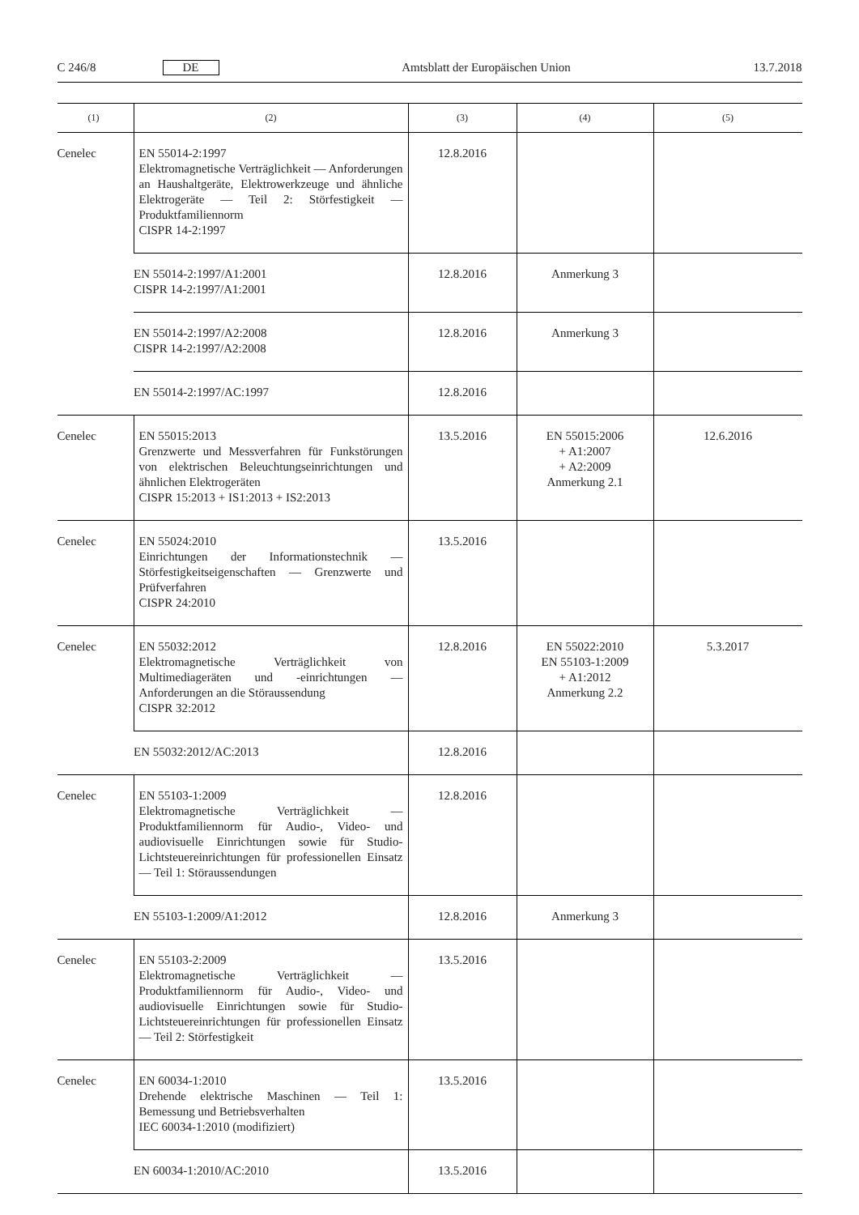C 246/8 DE Amtsblatt der Europäischen Union 13.7.2018
| (1) | (2) | (3) | (4) | (5) |
| --- | --- | --- | --- | --- |
| Cenelec | EN 55014-2:1997 Elektromagnetische Verträglichkeit — Anforderungen an Haushaltgeräte, Elektrowerkzeuge und ähnliche Elektrogeräte — Teil 2: Störfestigkeit — Produktfamiliennorm CISPR 14-2:1997 | 12.8.2016 | | |
| | EN 55014-2:1997/A1:2001 CISPR 14-2:1997/A1:2001 | 12.8.2016 | Anmerkung 3 | |
| | EN 55014-2:1997/A2:2008 CISPR 14-2:1997/A2:2008 | 12.8.2016 | Anmerkung 3 | |
| | EN 55014-2:1997/AC:1997 | 12.8.2016 | | |
| Cenelec | EN 55015:2013 Grenzwerte und Messverfahren für Funkstörungen von elektrischen Beleuchtungseinrichtungen und ähnlichen Elektrogeräten CISPR 15:2013 + IS1:2013 + IS2:2013 | 13.5.2016 | EN 55015:2006 + A1:2007 + A2:2009 Anmerkung 2.1 | 12.6.2016 |
| Cenelec | EN 55024:2010 Einrichtungen der Informationstechnik — Störfestigkeitseigenschaften — Grenzwerte und Prüfverfahren CISPR 24:2010 | 13.5.2016 | | |
| Cenelec | EN 55032:2012 Elektromagnetische Verträglichkeit von Multimediageräten und -einrichtungen — Anforderungen an die Störaussendung CISPR 32:2012 | 12.8.2016 | EN 55022:2010 EN 55103-1:2009 + A1:2012 Anmerkung 2.2 | 5.3.2017 |
| | EN 55032:2012/AC:2013 | 12.8.2016 | | |
| Cenelec | EN 55103-1:2009 Elektromagnetische Verträglichkeit — Produktfamiliennorm für Audio-, Video- und audiovisuelle Einrichtungen sowie für Studio-Lichtsteuereinrichtungen für professionellen Einsatz — Teil 1: Störaussendungen | 12.8.2016 | | |
| | EN 55103-1:2009/A1:2012 | 12.8.2016 | Anmerkung 3 | |
| Cenelec | EN 55103-2:2009 Elektromagnetische Verträglichkeit — Produktfamiliennorm für Audio-, Video- und audiovisuelle Einrichtungen sowie für Studio-Lichtsteuereinrichtungen für professionellen Einsatz — Teil 2: Störfestigkeit | 13.5.2016 | | |
| Cenelec | EN 60034-1:2010 Drehende elektrische Maschinen — Teil 1: Bemessung und Betriebsverhalten IEC 60034-1:2010 (modifiziert) | 13.5.2016 | | |
| | EN 60034-1:2010/AC:2010 | 13.5.2016 | | |